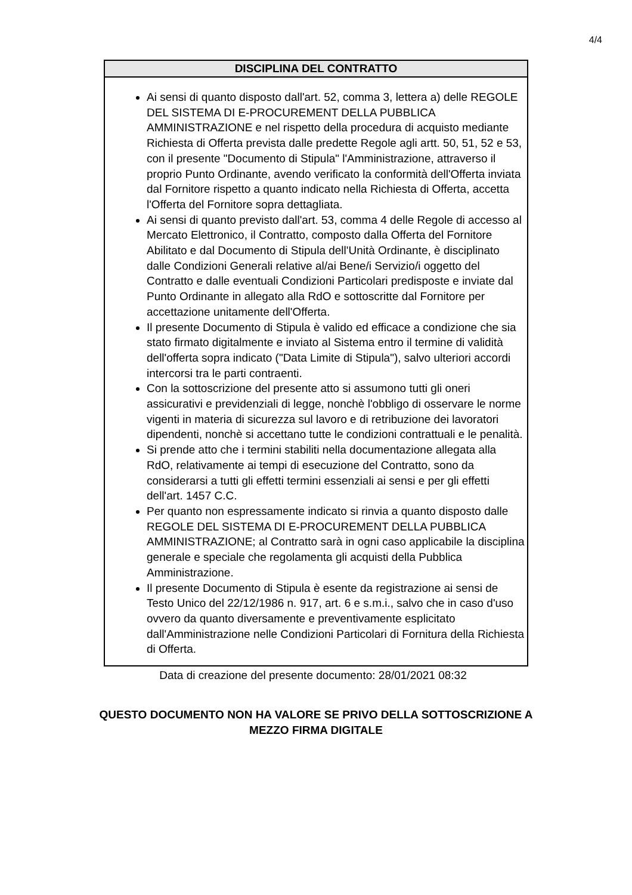4/4
| DISCIPLINA DEL CONTRATTO |
| --- |
| Ai sensi di quanto disposto dall'art. 52, comma 3, lettera a) delle REGOLE DEL SISTEMA DI E-PROCUREMENT DELLA PUBBLICA AMMINISTRAZIONE e nel rispetto della procedura di acquisto mediante Richiesta di Offerta prevista dalle predette Regole agli artt. 50, 51, 52 e 53, con il presente "Documento di Stipula" l'Amministrazione, attraverso il proprio Punto Ordinante, avendo verificato la conformità dell'Offerta inviata dal Fornitore rispetto a quanto indicato nella Richiesta di Offerta, accetta l'Offerta del Fornitore sopra dettagliata. Ai sensi di quanto previsto dall'art. 53, comma 4 delle Regole di accesso al Mercato Elettronico, il Contratto, composto dalla Offerta del Fornitore Abilitato e dal Documento di Stipula dell'Unità Ordinante, è disciplinato dalle Condizioni Generali relative al/ai Bene/i Servizio/i oggetto del Contratto e dalle eventuali Condizioni Particolari predisposte e inviate dal Punto Ordinante in allegato alla RdO e sottoscritte dal Fornitore per accettazione unitamente dell'Offerta. Il presente Documento di Stipula è valido ed efficace a condizione che sia stato firmato digitalmente e inviato al Sistema entro il termine di validità dell'offerta sopra indicato ("Data Limite di Stipula"), salvo ulteriori accordi intercorsi tra le parti contraenti. Con la sottoscrizione del presente atto si assumono tutti gli oneri assicurativi e previdenziali di legge, nonchè l'obbligo di osservare le norme vigenti in materia di sicurezza sul lavoro e di retribuzione dei lavoratori dipendenti, nonchè si accettano tutte le condizioni contrattuali e le penalità. Si prende atto che i termini stabiliti nella documentazione allegata alla RdO, relativamente ai tempi di esecuzione del Contratto, sono da considerarsi a tutti gli effetti termini essenziali ai sensi e per gli effetti dell'art. 1457 C.C. Per quanto non espressamente indicato si rinvia a quanto disposto dalle REGOLE DEL SISTEMA DI E-PROCUREMENT DELLA PUBBLICA AMMINISTRAZIONE; al Contratto sarà in ogni caso applicabile la disciplina generale e speciale che regolamenta gli acquisti della Pubblica Amministrazione. Il presente Documento di Stipula è esente da registrazione ai sensi de Testo Unico del 22/12/1986 n. 917, art. 6 e s.m.i., salvo che in caso d'uso ovvero da quanto diversamente e preventivamente esplicitato dall'Amministrazione nelle Condizioni Particolari di Fornitura della Richiesta di Offerta. |
Data di creazione del presente documento: 28/01/2021 08:32
QUESTO DOCUMENTO NON HA VALORE SE PRIVO DELLA SOTTOSCRIZIONE A
MEZZO FIRMA DIGITALE